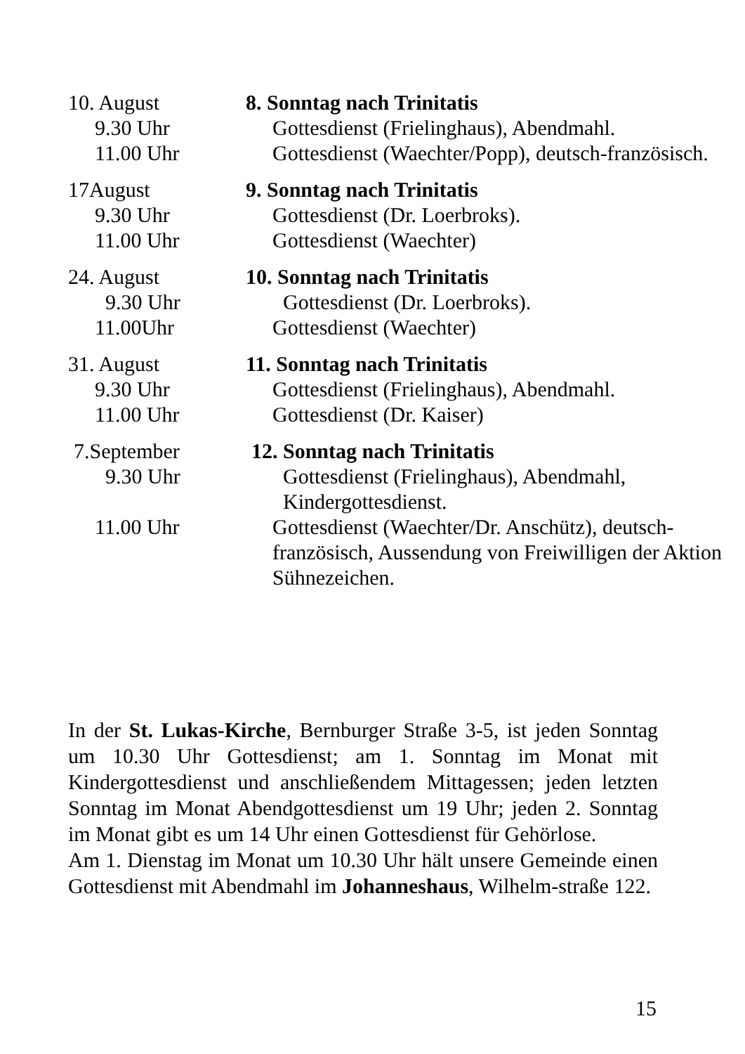10. August 8. Sonntag nach Trinitatis
9.30 Uhr Gottesdienst (Frielinghaus), Abendmahl.
11.00 Uhr Gottesdienst (Waechter/Popp), deutsch-französisch.
17August 9. Sonntag nach Trinitatis
9.30 Uhr Gottesdienst (Dr. Loerbroks).
11.00 Uhr Gottesdienst (Waechter)
24. August 10. Sonntag nach Trinitatis
9.30 Uhr Gottesdienst (Dr. Loerbroks).
11.00Uhr Gottesdienst (Waechter)
31. August 11. Sonntag nach Trinitatis
9.30 Uhr Gottesdienst (Frielinghaus), Abendmahl.
11.00 Uhr Gottesdienst (Dr. Kaiser)
7.September 12. Sonntag nach Trinitatis
9.30 Uhr Gottesdienst (Frielinghaus), Abendmahl,
Kindergottesdienst.
11.00 Uhr Gottesdienst (Waechter/Dr. Anschütz), deutsch-französisch, Aussendung von Freiwilligen der Aktion Sühnezeichen.
In der St. Lukas-Kirche, Bernburger Straße 3-5, ist jeden Sonntag um 10.30 Uhr Gottesdienst; am 1. Sonntag im Monat mit Kindergottesdienst und anschließendem Mittagessen; jeden letzten Sonntag im Monat Abendgottesdienst um 19 Uhr; jeden 2. Sonntag im Monat gibt es um 14 Uhr einen Gottesdienst für Gehörlose.
Am 1. Dienstag im Monat um 10.30 Uhr hält unsere Gemeinde einen Gottesdienst mit Abendmahl im Johanneshaus, Wilhelm-straße 122.
15